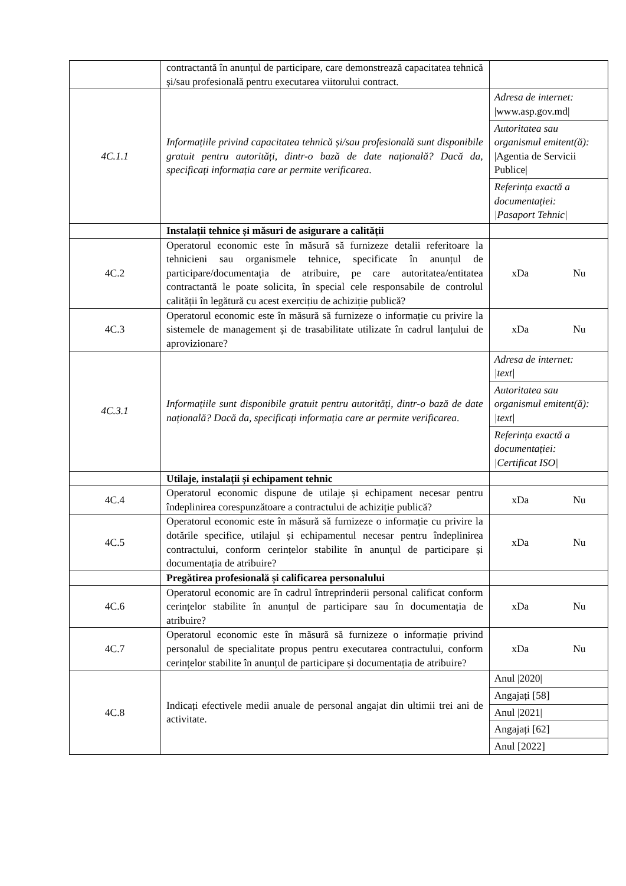| | contractantă în anunțul de participare, care demonstrează capacitatea tehnică și/sau profesională pentru executarea viitorului contract. | |
| 4C.1.1 | Informațiile privind capacitatea tehnică și/sau profesională sunt disponibile gratuit pentru autorități, dintr-o bază de date națională? Dacă da, specificați informația care ar permite verificarea . | Adresa de internet: /www.asp.gov.md/ Autoritatea sau organismul emitent(ă): /Agentia de Servicii Publice/ Referința exactă a documentației: /Pasaport Tehnic/ |
| | Instalații tehnice și măsuri de asigurare a calității | |
| 4C.2 | Operatorul economic este în măsură să furnizeze detalii referitoare la tehnicieni sau organismele tehnice, specificate în anunțul de participare/documentația de atribuire, pe care autoritatea/entitatea contractantă le poate solicita, în special cele responsabile de controlul calității în legătură cu acest exercițiu de achiziție publică? | xDa Nu |
| 4C.3 | Operatorul economic este în măsură să furnizeze o informație cu privire la sistemele de management și de trasabilitate utilizate în cadrul lanțului de aprovizionare? | xDa Nu |
| 4C.3.1 | Informațiile sunt disponibile gratuit pentru autorități, dintr-o bază de date națională? Dacă da, specificați informația care ar permite verificarea . | Adresa de internet: /text/ Autoritatea sau organismul emitent(ă): /text/ Referința exactă a documentației: /Certificat ISO/ |
| | Utilaje, instalații și echipament tehnic | |
| 4C.4 | Operatorul economic dispune de utilaje și echipament necesar pentru îndeplinirea corespunzătoare a contractului de achiziție publică? | xDa Nu |
| 4C.5 | Operatorul economic este în măsură să furnizeze o informație cu privire la dotările specifice, utilajul și echipamentul necesar pentru îndeplinirea contractului, conform cerințelor stabilite în anunțul de participare și documentația de atribuire? | xDa Nu |
| | Pregătirea profesională și calificarea personalului | |
| 4C.6 | Operatorul economic are în cadrul întreprinderii personal calificat conform cerințelor stabilite în anunțul de participare sau în documentația de atribuire? | xDa Nu |
| 4C.7 | Operatorul economic este în măsură să furnizeze o informație privind personalul de specialitate propus pentru executarea contractului, conform cerințelor stabilite în anunțul de participare și documentația de atribuire? | xDa Nu |
| 4C.8 | Indicați efectivele medii anuale de personal angajat din ultimii trei ani de activitate. | Anul /2020/ Angajați [58] Anul /2021/ Angajați [62] Anul [2022] |